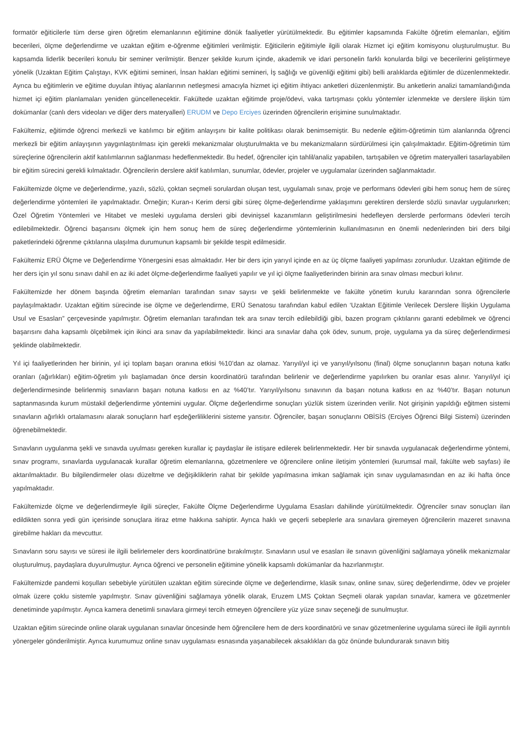formatör eğiticilerle tüm derse giren öğretim elemanlarının eğitimine dönük faaliyetler yürütülmektedir. Bu eğitimler kapsamında Fakülte öğretim elemanları, eğitim becerileri, ölçme değerlendirme ve uzaktan eğitim e-öğrenme eğitimleri verilmiştir. Eğiticilerin eğitimiyle ilgili olarak Hizmet içi eğitim komisyonu oluşturulmuştur. Bu kapsamda liderlik becerileri konulu bir seminer verilmiştir. Benzer şekilde kurum içinde, akademik ve idari personelin farklı konularda bilgi ve becerilerini geliştirmeye yönelik (Uzaktan Eğitim Çalıştayı, KVK eğitimi semineri, İnsan hakları eğitimi semineri, İş sağlığı ve güvenliği eğitimi gibi) belli aralıklarda eğitimler de düzenlenmektedir. Ayrıca bu eğitimlerin ve eğitime duyulan ihtiyaç alanlarının netleşmesi amacıyla hizmet içi eğitim ihtiyacı anketleri düzenlenmiştir. Bu anketlerin analizi tamamlandığında hizmet içi eğitim planlamaları yeniden güncellenecektir. Fakültede uzaktan eğitimde proje/ödevi, vaka tartışması çoklu yöntemler izlenmekte ve derslere ilişkin tüm dokümanlar (canlı ders videoları ve diğer ders materyalleri) ERUDM ve Depo Erciyes üzerinden öğrencilerin erişimine sunulmaktadır.
Fakültemiz, eğitimde öğrenci merkezli ve katılımcı bir eğitim anlayışını bir kalite politikası olarak benimsemiştir. Bu nedenle eğitim-öğretimin tüm alanlarında öğrenci merkezli bir eğitim anlayışının yaygınlaştırılması için gerekli mekanizmalar oluşturulmakta ve bu mekanizmaların sürdürülmesi için çalışılmaktadır. Eğitim-öğretimin tüm süreçlerine öğrencilerin aktif katılımlarının sağlanması hedeflenmektedir. Bu hedef, öğrenciler için tahlil/analiz yapabilen, tartışabilen ve öğretim materyalleri tasarlayabilen bir eğitim sürecini gerekli kılmaktadır. Öğrencilerin derslere aktif katılımları, sunumlar, ödevler, projeler ve uygulamalar üzerinden sağlanmaktadır.
Fakültemizde ölçme ve değerlendirme, yazılı, sözlü, çoktan seçmeli sorulardan oluşan test, uygulamalı sınav, proje ve performans ödevleri gibi hem sonuç hem de süreç değerlendirme yöntemleri ile yapılmaktadır. Örneğin; Kuran-ı Kerim dersi gibi süreç ölçme-değerlendirme yaklaşımını gerektiren derslerde sözlü sınavlar uygulanırken; Özel Öğretim Yöntemleri ve Hitabet ve mesleki uygulama dersleri gibi devinişsel kazanımların geliştirilmesini hedefleyen derslerde performans ödevleri tercih edilebilmektedir. Öğrenci başarısını ölçmek için hem sonuç hem de süreç değerlendirme yöntemlerinin kullanılmasının en önemli nedenlerinden biri ders bilgi paketlerindeki öğrenme çıktılarına ulaşılma durumunun kapsamlı bir şekilde tespit edilmesidir.
Fakültemiz ERÜ Ölçme ve Değerlendirme Yönergesini esas almaktadır. Her bir ders için yarıyıl içinde en az üç ölçme faaliyeti yapılması zorunludur. Uzaktan eğitimde de her ders için yıl sonu sınavı dahil en az iki adet ölçme-değerlendirme faaliyeti yapılır ve yıl içi ölçme faaliyetlerinden birinin ara sınav olması mecburi kılınır.
Fakültemizde her dönem başında öğretim elemanları tarafından sınav sayısı ve şekli belirlenmekte ve fakülte yönetim kurulu kararından sonra öğrencilerle paylaşılmaktadır. Uzaktan eğitim sürecinde ise ölçme ve değerlendirme, ERÜ Senatosu tarafından kabul edilen ‘Uzaktan Eğitimle Verilecek Derslere İlişkin Uygulama Usul ve Esasları” çerçevesinde yapılmıştır. Öğretim elemanları tarafından tek ara sınav tercih edilebildiği gibi, bazen program çıktılarını garanti edebilmek ve öğrenci başarısını daha kapsamlı ölçebilmek için ikinci ara sınav da yapılabilmektedir. İkinci ara sınavlar daha çok ödev, sunum, proje, uygulama ya da süreç değerlendirmesi şeklinde olabilmektedir.
Yıl içi faaliyetlerinden her birinin, yıl içi toplam başarı oranına etkisi %10’dan az olamaz. Yarıyıl/yıl içi ve yarıyıl/yılsonu (final) ölçme sonuçlarının başarı notuna katkı oranları (ağırlıkları) eğitim-öğretim yılı başlamadan önce dersin koordinatörü tarafından belirlenir ve değerlendirme yapılırken bu oranlar esas alınır. Yarıyıl/yıl içi değerlendirmesinde belirlenmiş sınavların başarı notuna katkısı en az %40’tır. Yarıyıl/yılsonu sınavının da başarı notuna katkısı en az %40’tır. Başarı notunun saptanmasında kurum müstakil değerlendirme yöntemini uygular. Ölçme değerlendirme sonuçları yüzlük sistem üzerinden verilir. Not girişinin yapıldığı eğitmen sistemi sınavların ağırlıklı ortalamasını alarak sonuçların harf eşdeğerliliklerini sisteme yansıtır. Öğrenciler, başarı sonuçlarını OBİSİS (Erciyes Öğrenci Bilgi Sistemi) üzerinden öğrenebilmektedir.
Sınavların uygulanma şekli ve sınavda uyulması gereken kurallar iç paydaşlar ile istişare edilerek belirlenmektedir. Her bir sınavda uygulanacak değerlendirme yöntemi, sınav programı, sınavlarda uygulanacak kurallar öğretim elemanlarına, gözetmenlere ve öğrencilere online iletişim yöntemleri (kurumsal mail, fakülte web sayfası) ile aktarılmaktadır. Bu bilgilendirmeler olası düzeltme ve değişikliklerin rahat bir şekilde yapılmasına imkan sağlamak için sınav uygulamasından en az iki hafta önce yapılmaktadır.
Fakültemizde ölçme ve değerlendirmeyle ilgili süreçler, Fakülte Ölçme Değerlendirme Uygulama Esasları dahilinde yürütülmektedir. Öğrenciler sınav sonuçları ilan edildikten sonra yedi gün içerisinde sonuçlara itiraz etme hakkına sahiptir. Ayrıca haklı ve geçerli sebeplerle ara sınavlara giremeyen öğrencilerin mazeret sınavına girebilme hakları da mevcuttur.
Sınavların soru sayısı ve süresi ile ilgili belirlemeler ders koordinatörüne bırakılmıştır. Sınavların usul ve esasları ile sınavın güvenliğini sağlamaya yönelik mekanizmalar oluşturulmuş, paydaşlara duyurulmuştur. Ayrıca öğrenci ve personelin eğitimine yönelik kapsamlı dokümanlar da hazırlanmıştır.
Fakültemizde pandemi koşulları sebebiyle yürütülen uzaktan eğitim sürecinde ölçme ve değerlendirme, klasik sınav, online sınav, süreç değerlendirme, ödev ve projeler olmak üzere çoklu sistemle yapılmıştır. Sınav güvenliğini sağlamaya yönelik olarak, Eruzem LMS Çoktan Seçmeli olarak yapılan sınavlar, kamera ve gözetmenler denetiminde yapılmıştır. Ayrıca kamera denetimli sınavlara girmeyi tercih etmeyen öğrencilere yüz yüze sınav seçeneği de sunulmuştur.
Uzaktan eğitim sürecinde online olarak uygulanan sınavlar öncesinde hem öğrencilere hem de ders koordinatörü ve sınav gözetmenlerine uygulama süreci ile ilgili ayrıntılı yönergeler gönderilmiştir. Ayrıca kurumumuz online sınav uygulaması esnasında yaşanabilecek aksaklıkları da göz önünde bulundurarak sınavın bitiş